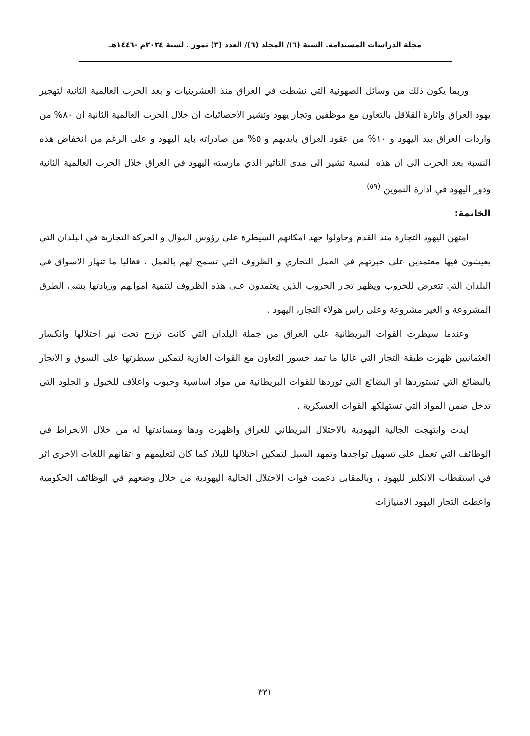مجلة الدراسات المستدامة. السنة (٦)/ المجلد (٦)/ العدد (٣) تموز . لسنة ٢٠٢٤م -١٤٤٦هـ
وربما يكون ذلك من وسائل الصهونية التي نشطت في العراق منذ العشرينيات و بعد الحرب العالمية الثانية لتهجير يهود العراق واثارة القلاقل بالتعاون مع موظفين وتجار يهود وتشير الاحصائيات ان خلال الحرب العالمية الثانية ان ٨٠% من واردات العراق بيد اليهود و ١٠% من عقود العراق بايديهم و ٥% من صادراته بايد اليهود و على الرغم من انخفاض هذه النسبة بعد الحرب الى ان هذه النسبة تشير الى مدى التاثير الذي مارسته اليهود في العراق خلال الحرب العالمية الثانية ودور اليهود في ادارة التموين <sup>(٥٩)</sup>
الخاتمة:
امتهن اليهود التجارة منذ القدم وحاولوا جهد امكانهم السيطرة على رؤوس الموال و الحركة التجارية في البلدان التي يعيشون فيها معتمدين على خبرتهم في العمل التجاري و الظروف التي تسمح لهم بالعمل ، فغالبا ما تنهار الاسواق في البلدان التي تتعرض للحروب ويظهر تجار الحروب الذين يعتمدون على هذه الظروف لتنمية اموالهم وزيادتها بشى الطرق المشروعة و الغير مشروعة وعلى راس هولاء التجار، اليهود .
وعندما سيطرت القوات البريطانية على العراق من جملة البلدان التي كانت ترزح تحت نير احتلالها وانكسار العثمانيين ظهرت طبقة التجار التي غالبا ما تمد جسور التعاون مع القوات الغازية لتمكين سيطرتها على السوق و الاتجار بالبضائع التي تستوردها او البضائع التي توردها للقوات البريطانية من مواد اساسية وحبوب واعلاف للخيول و الجلود التي تدخل ضمن المواد التي تستهلكها القوات العسكرية .
ايدت وابتهجت الجالية اليهودية بالاحتلال البريطاني للعراق واظهرت ودها ومساندتها له من خلال الانخراط في الوظائف التي تعمل على تسهيل تواجدها وتمهد السبل لتمكين احتلالها للبلاد كما كان لتعليمهم و اتقانهم اللغات الاخرى اثر في استقطاب الانكليز لليهود ، وبالمقابل دعمت قوات الاحتلال الجالية اليهودية من خلال وضعهم في الوظائف الحكومية واعطت التجار اليهود الامتيازات
٣٣١